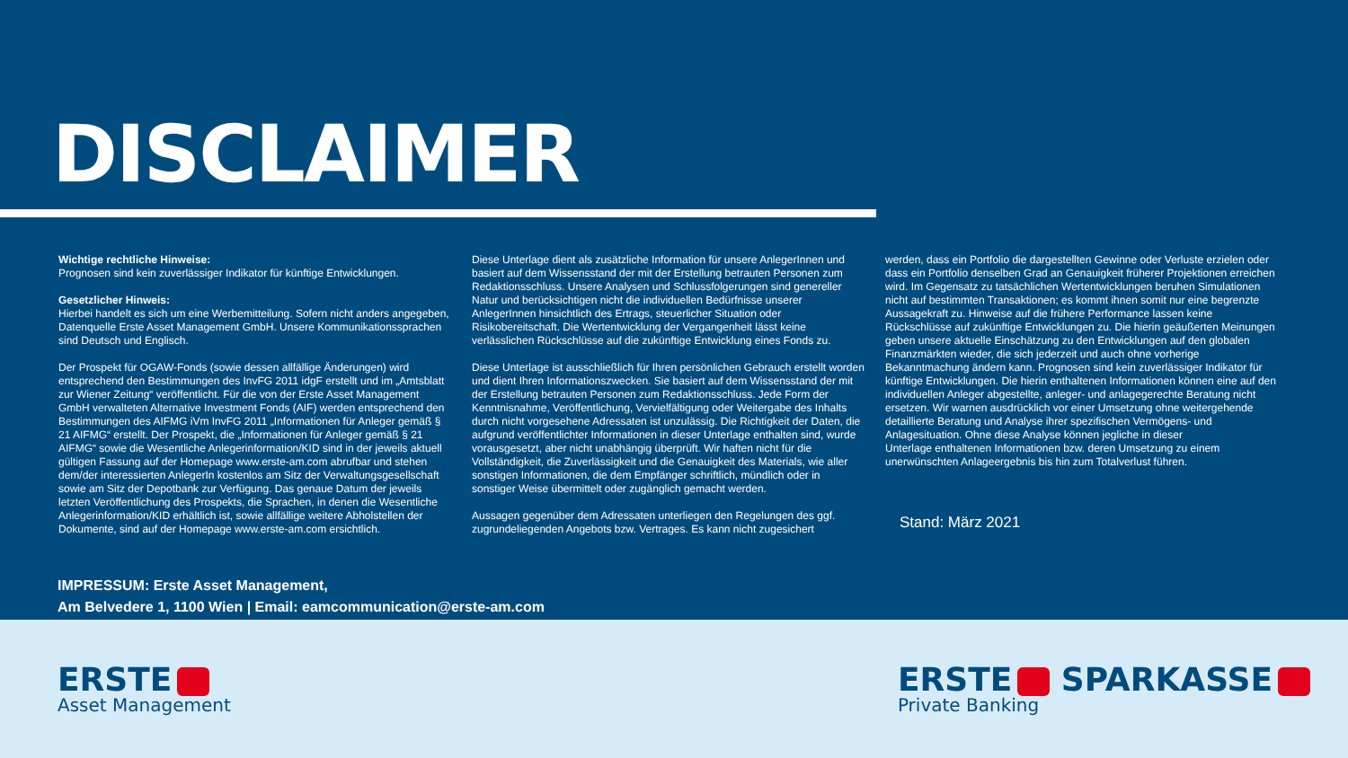DISCLAIMER
Wichtige rechtliche Hinweise:
Prognosen sind kein zuverlässiger Indikator für künftige Entwicklungen.
Gesetzlicher Hinweis:
Hierbei handelt es sich um eine Werbemitteilung. Sofern nicht anders angegeben, Datenquelle Erste Asset Management GmbH. Unsere Kommunikationssprachen sind Deutsch und Englisch.
Der Prospekt für OGAW-Fonds (sowie dessen allfällige Änderungen) wird entsprechend den Bestimmungen des InvFG 2011 idgF erstellt und im „Amtsblatt zur Wiener Zeitung“ veröffentlicht. Für die von der Erste Asset Management GmbH verwalteten Alternative Investment Fonds (AIF) werden entsprechend den Bestimmungen des AIFMG iVm InvFG 2011 „Informationen für Anleger gemäß § 21 AIFMG“ erstellt. Der Prospekt, die „Informationen für Anleger gemäß § 21 AIFMG“ sowie die Wesentliche Anlegerinformation/KID sind in der jeweils aktuell gültigen Fassung auf der Homepage www.erste-am.com abrufbar und stehen dem/der interessierten AnlegerIn kostenlos am Sitz der Verwaltungsgesellschaft sowie am Sitz der Depotbank zur Verfügung. Das genaue Datum der jeweils letzten Veröffentlichung des Prospekts, die Sprachen, in denen die Wesentliche Anlegerinformation/KID erhältlich ist, sowie allfällige weitere Abholstellen der Dokumente, sind auf der Homepage www.erste-am.com ersichtlich.
Diese Unterlage dient als zusätzliche Information für unsere AnlegerInnen und basiert auf dem Wissensstand der mit der Erstellung betrauten Personen zum Redaktionsschluss. Unsere Analysen und Schlussfolgerungen sind genereller Natur und berücksichtigen nicht die individuellen Bedürfnisse unserer AnlegerInnen hinsichtlich des Ertrags, steuerlicher Situation oder Risikobereitschaft. Die Wertentwicklung der Vergangenheit lässt keine verlässlichen Rückschlüsse auf die zukünftige Entwicklung eines Fonds zu.
Diese Unterlage ist ausschließlich für Ihren persönlichen Gebrauch erstellt worden und dient Ihren Informationszwecken. Sie basiert auf dem Wissensstand der mit der Erstellung betrauten Personen zum Redaktionsschluss. Jede Form der Kenntnisnahme, Veröffentlichung, Vervielfältigung oder Weitergabe des Inhalts durch nicht vorgesehene Adressaten ist unzulässig. Die Richtigkeit der Daten, die aufgrund veröffentlichter Informationen in dieser Unterlage enthalten sind, wurde vorausgesetzt, aber nicht unabhängig überprüft. Wir haften nicht für die Vollständigkeit, die Zuverlässigkeit und die Genauigkeit des Materials, wie aller sonstigen Informationen, die dem Empfänger schriftlich, mündlich oder in sonstiger Weise übermittelt oder zugänglich gemacht werden.
Aussagen gegenüber dem Adressaten unterliegen den Regelungen des ggf. zugrundeliegenden Angebots bzw. Vertrages. Es kann nicht zugesichert
werden, dass ein Portfolio die dargestellten Gewinne oder Verluste erzielen oder dass ein Portfolio denselben Grad an Genauigkeit früherer Projektionen erreichen wird. Im Gegensatz zu tatsächlichen Wertentwicklungen beruhen Simulationen nicht auf bestimmten Transaktionen; es kommt ihnen somit nur eine begrenzte Aussagekraft zu. Hinweise auf die frühere Performance lassen keine Rückschlüsse auf zukünftige Entwicklungen zu. Die hierin geäußerten Meinungen geben unsere aktuelle Einschätzung zu den Entwicklungen auf den globalen Finanzmärkten wieder, die sich jederzeit und auch ohne vorherige Bekanntmachung ändern kann. Prognosen sind kein zuverlässiger Indikator für künftige Entwicklungen. Die hierin enthaltenen Informationen können eine auf den individuellen Anleger abgestellte, anleger- und anlagegerechte Beratung nicht ersetzen. Wir warnen ausdrücklich vor einer Umsetzung ohne weitergehende detaillierte Beratung und Analyse ihrer spezifischen Vermögens- und Anlagesituation. Ohne diese Analyse können jegliche in dieser
Unterlage enthaltenen Informationen bzw. deren Umsetzung zu einem unerwünschten Anlageergebnis bis hin zum Totalverlust führen.
Stand: März 2021
IMPRESSUM: Erste Asset Management,
Am Belvedere 1, 1100 Wien | Email: eamcommunication@erste-am.com
ERSTE
Asset Management
ERSTE SPARKASSE
Private Banking